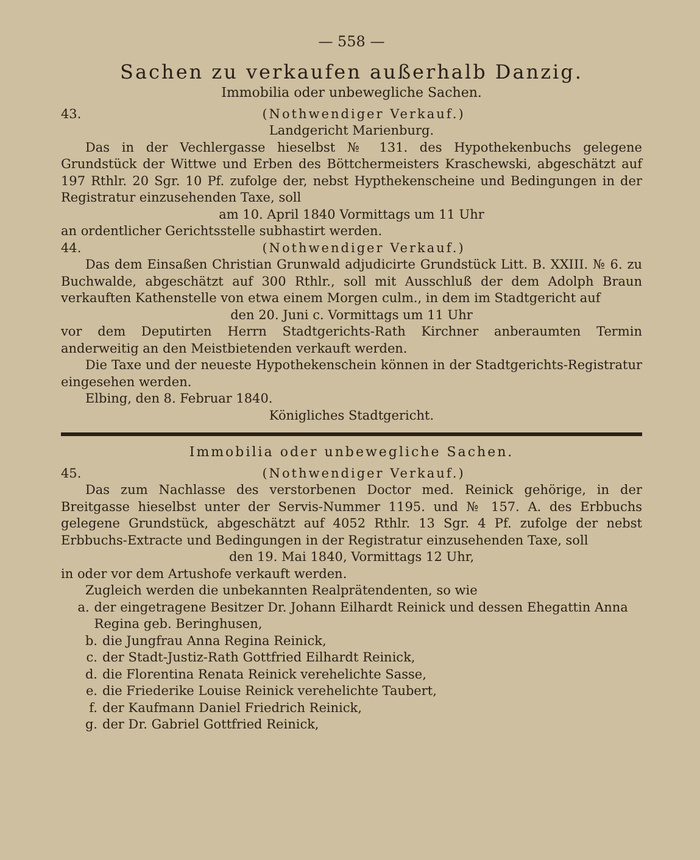— 558 —
Sachen zu verkaufen außerhalb Danzig.
Immobilia oder unbewegliche Sachen.
43. (Nothwendiger Verkauf.)
Landgericht Marienburg.
Das in der Vechlergasse hieselbst № 131. des Hypothekenbuchs gelegene Grundstück der Wittwe und Erben des Böttchermeisters Kraschewski, abgeschätzt auf 197 Rthlr. 20 Sgr. 10 Pf. zufolge der, nebst Hypthekenscheine und Bedingungen in der Registratur einzusehenden Taxe, soll
am 10. April 1840 Vormittags um 11 Uhr
an ordentlicher Gerichtsstelle subhastirt werden.
44. (Nothwendiger Verkauf.)
Das dem Einsaßen Christian Grunwald adjudicirte Grundstück Litt. B. XXIII. № 6. zu Buchwalde, abgeschätzt auf 300 Rthlr., soll mit Ausschluß der dem Adolph Braun verkauften Kathenstelle von etwa einem Morgen culm., in dem im Stadtgericht auf
den 20. Juni c. Vormittags um 11 Uhr
vor dem Deputirten Herrn Stadtgerichts-Rath Kirchner anberaumten Termin anderweitig an den Meistbietenden verkauft werden.
Die Taxe und der neueste Hypothekenschein können in der Stadtgerichts-Registratur eingesehen werden.
Elbing, den 8. Februar 1840.
Königliches Stadtgericht.
Immobilia oder unbewegliche Sachen.
45. (Nothwendiger Verkauf.)
Das zum Nachlasse des verstorbenen Doctor med. Reinick gehörige, in der Breitgasse hieselbst unter der Servis-Nummer 1195. und № 157. A. des Erbbuchs gelegene Grundstück, abgeschätzt auf 4052 Rthlr. 13 Sgr. 4 Pf. zufolge der nebst Erbbuchs-Extracte und Bedingungen in der Registratur einzusehenden Taxe, soll
den 19. Mai 1840, Vormittags 12 Uhr,
in oder vor dem Artushofe verkauft werden.
Zugleich werden die unbekannten Realprätendenten, so wie
a. der eingetragene Besitzer Dr. Johann Eilhardt Reinick und dessen Ehegattin Anna Regina geb. Beringhusen,
b. die Jungfrau Anna Regina Reinick,
c. der Stadt-Justiz-Rath Gottfried Eilhardt Reinick,
d. die Florentina Renata Reinick verehelichte Sasse,
e. die Friederike Louise Reinick verehelichte Taubert,
f. der Kaufmann Daniel Friedrich Reinick,
g. der Dr. Gabriel Gottfried Reinick,